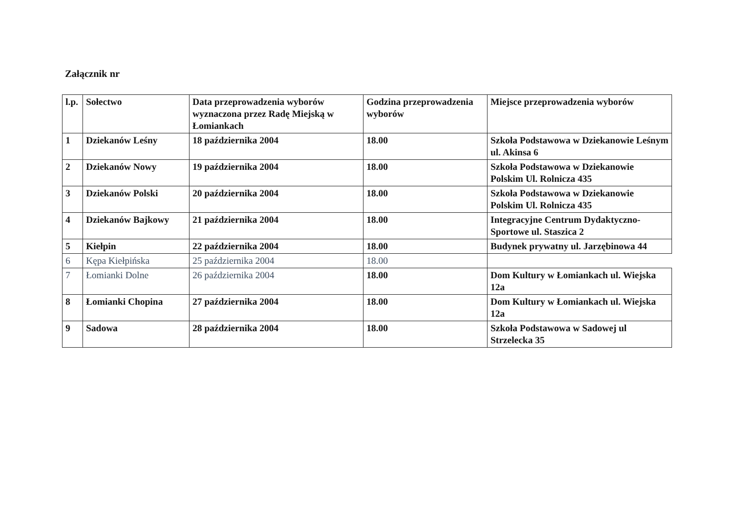Załącznik nr
| l.p. | Sołectwo | Data przeprowadzenia wyborów wyznaczona przez Radę Miejską w Łomiankach | Godzina przeprowadzenia wyborów | Miejsce przeprowadzenia wyborów |
| --- | --- | --- | --- | --- |
| 1 | Dziekanów Leśny | 18 października 2004 | 18.00 | Szkoła Podstawowa w Dziekanowie Leśnym ul. Akinsa 6 |
| 2 | Dziekanów Nowy | 19 października 2004 | 18.00 | Szkoła Podstawowa w Dziekanowie Polskim Ul. Rolnicza 435 |
| 3 | Dziekanów Polski | 20 października 2004 | 18.00 | Szkoła Podstawowa w Dziekanowie Polskim Ul. Rolnicza 435 |
| 4 | Dziekanów Bajkowy | 21 października 2004 | 18.00 | Integracyjne Centrum Dydaktyczno-Sportowe ul. Staszica 2 |
| 5 | Kiełpin | 22 października 2004 | 18.00 | Budynek prywatny ul. Jarzębinowa 44 |
| 6 | Kępa Kiełpińska | 25 października 2004 | 18.00 | |
| 7 | Łomianki Dolne | 26 października 2004 | 18.00 | Dom Kultury w Łomiankach ul. Wiejska 12a |
| 8 | Łomianki Chopina | 27 października 2004 | 18.00 | Dom Kultury w Łomiankach ul. Wiejska 12a |
| 9 | Sadowa | 28 października 2004 | 18.00 | Szkoła Podstawowa w Sadowej ul Strzelecka 35 |